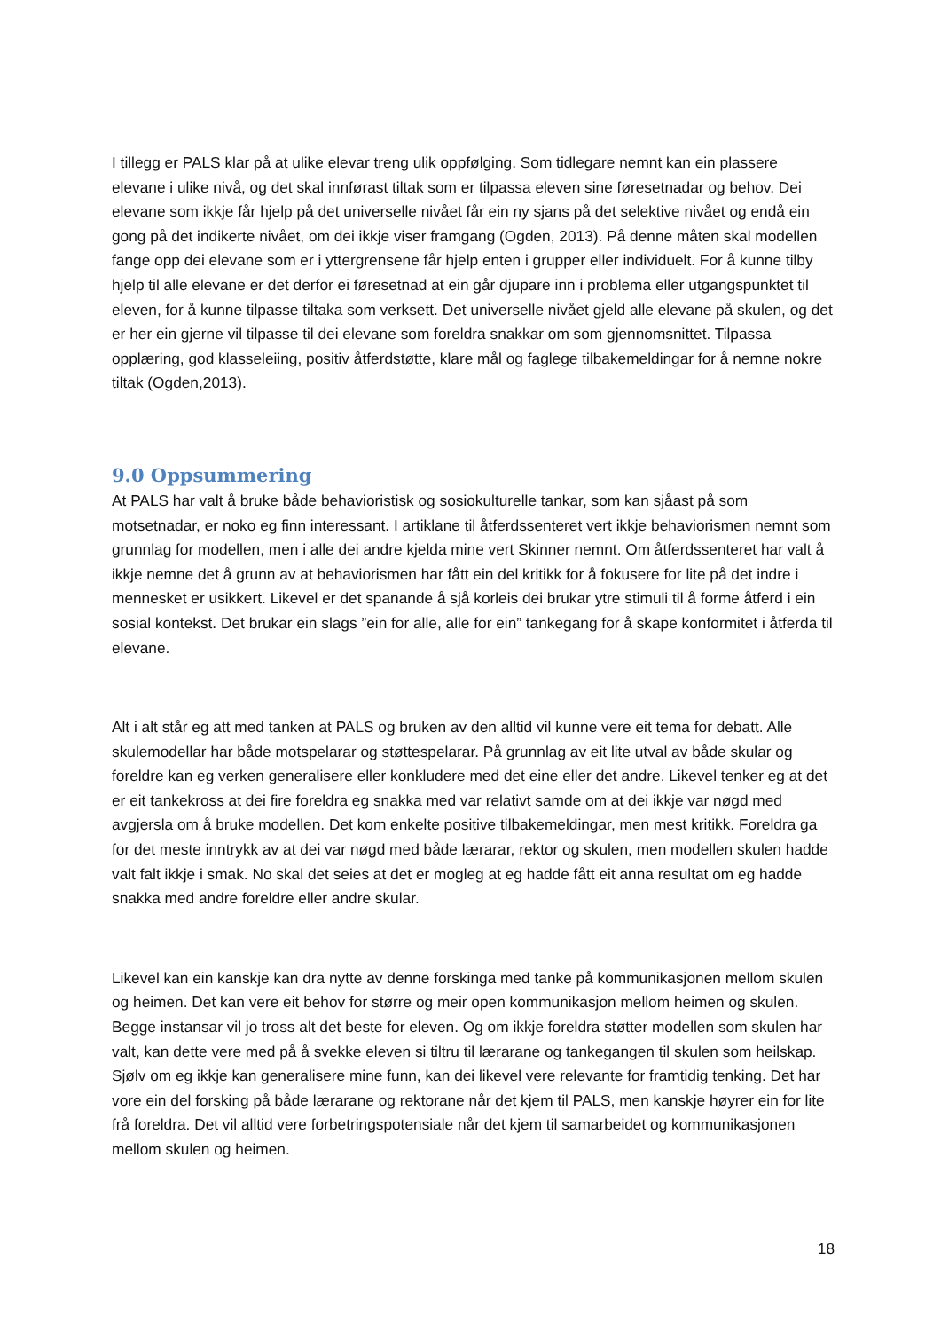I tillegg er PALS klar på at ulike elevar treng ulik oppfølging. Som tidlegare nemnt kan ein plassere elevane i ulike nivå, og det skal innførast tiltak som er tilpassa eleven sine føresetnadar og behov. Dei elevane som ikkje får hjelp på det universelle nivået får ein ny sjans på det selektive nivået og endå ein gong på det indikerte nivået, om dei ikkje viser framgang (Ogden, 2013). På denne måten skal modellen fange opp dei elevane som er i yttergrensene får hjelp enten i grupper eller individuelt. For å kunne tilby hjelp til alle elevane er det derfor ei føresetnad at ein går djupare inn i problema eller utgangspunktet til eleven, for å kunne tilpasse tiltaka som verksett. Det universelle nivået gjeld alle elevane på skulen, og det er her ein gjerne vil tilpasse til dei elevane som foreldra snakkar om som gjennomsnittet. Tilpassa opplæring, god klasseleiing, positiv åtferdstøtte, klare mål og faglege tilbakemeldingar for å nemne nokre tiltak (Ogden,2013).
9.0 Oppsummering
At PALS har valt å bruke både behavioristisk og sosiokulturelle tankar, som kan sjåast på som motsetnadar, er noko eg finn interessant. I artiklane til åtferdssenteret vert ikkje behaviorismen nemnt som grunnlag for modellen, men i alle dei andre kjelda mine vert Skinner nemnt. Om åtferdssenteret har valt å ikkje nemne det å grunn av at behaviorismen har fått ein del kritikk for å fokusere for lite på det indre i mennesket er usikkert. Likevel er det spanande å sjå korleis dei brukar ytre stimuli til å forme åtferd i ein sosial kontekst. Det brukar ein slags ”ein for alle, alle for ein” tankegang for å skape konformitet i åtferda til elevane.
Alt i alt står eg att med tanken at PALS og bruken av den alltid vil kunne vere eit tema for debatt. Alle skulemodellar har både motspelarar og støttespelarar. På grunnlag av eit lite utval av både skular og foreldre kan eg verken generalisere eller konkludere med det eine eller det andre. Likevel tenker eg at det er eit tankekross at dei fire foreldra eg snakka med var relativt samde om at dei ikkje var nøgd med avgjersla om å bruke modellen. Det kom enkelte positive tilbakemeldingar, men mest kritikk. Foreldra ga for det meste inntrykk av at dei var nøgd med både lærarar, rektor og skulen, men modellen skulen hadde valt falt ikkje i smak. No skal det seies at det er mogleg at eg hadde fått eit anna resultat om eg hadde snakka med andre foreldre eller andre skular.
Likevel kan ein kanskje kan dra nytte av denne forskinga med tanke på kommunikasjonen mellom skulen og heimen. Det kan vere eit behov for større og meir open kommunikasjon mellom heimen og skulen. Begge instansar vil jo tross alt det beste for eleven. Og om ikkje foreldra støtter modellen som skulen har valt, kan dette vere med på å svekke eleven si tiltru til lærarane og tankegangen til skulen som heilskap. Sjølv om eg ikkje kan generalisere mine funn, kan dei likevel vere relevante for framtidig tenking. Det har vore ein del forsking på både lærarane og rektorane når det kjem til PALS, men kanskje høyrer ein for lite frå foreldra. Det vil alltid vere forbetringspotensiale når det kjem til samarbeidet og kommunikasjonen mellom skulen og heimen.
18